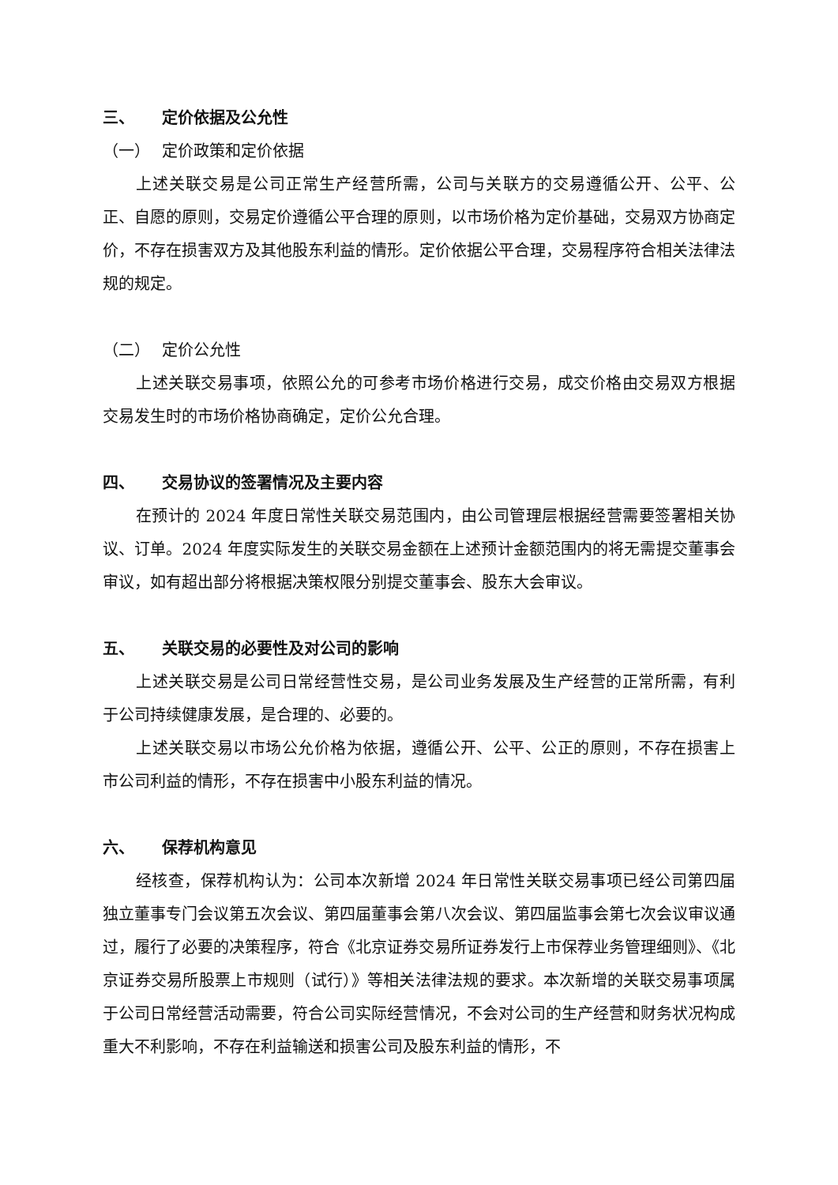三、 定价依据及公允性
（一） 定价政策和定价依据
上述关联交易是公司正常生产经营所需，公司与关联方的交易遵循公开、公平、公正、自愿的原则，交易定价遵循公平合理的原则，以市场价格为定价基础，交易双方协商定价，不存在损害双方及其他股东利益的情形。定价依据公平合理，交易程序符合相关法律法规的规定。
（二） 定价公允性
上述关联交易事项，依照公允的可参考市场价格进行交易，成交价格由交易双方根据交易发生时的市场价格协商确定，定价公允合理。
四、 交易协议的签署情况及主要内容
在预计的 2024 年度日常性关联交易范围内，由公司管理层根据经营需要签署相关协议、订单。2024 年度实际发生的关联交易金额在上述预计金额范围内的将无需提交董事会审议，如有超出部分将根据决策权限分别提交董事会、股东大会审议。
五、 关联交易的必要性及对公司的影响
上述关联交易是公司日常经营性交易，是公司业务发展及生产经营的正常所需，有利于公司持续健康发展，是合理的、必要的。
上述关联交易以市场公允价格为依据，遵循公开、公平、公正的原则，不存在损害上市公司利益的情形，不存在损害中小股东利益的情况。
六、 保荐机构意见
经核查，保荐机构认为：公司本次新增 2024 年日常性关联交易事项已经公司第四届独立董事专门会议第五次会议、第四届董事会第八次会议、第四届监事会第七次会议审议通过，履行了必要的决策程序，符合《北京证券交易所证券发行上市保荐业务管理细则》、《北京证券交易所股票上市规则（试行）》等相关法律法规的要求。本次新增的关联交易事项属于公司日常经营活动需要，符合公司实际经营情况，不会对公司的生产经营和财务状况构成重大不利影响，不存在利益输送和损害公司及股东利益的情形，不